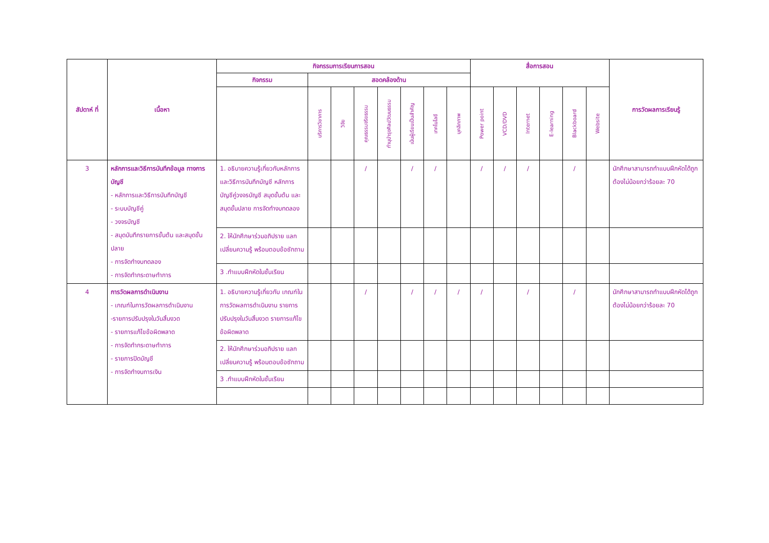| สัปดาห์ ที่ | เนื้อหา | กิจกรรมการเรียนการสอน | | | | | | | | สื่อการสอน | | | | | | การวัดผลการเรียนรู้ |
| --- | --- | --- | --- | --- | --- | --- | --- | --- | --- | --- | --- | --- | --- | --- | --- | --- |
| | | กิจกรรม | สอดคล้องด้าน | | | | | | | | | | | | | |
| | | | บริการวิชาการ | วิจัย | คุณธรรมจริยธรรม | ทำนุบำรุงศิลปวัฒนธรรม | เน้นผู้เรียนเป็นสำคัญ | เทคโนโลยี | บุคลิกภาพ | Power point | VCD/DVD | Internet | E-learning | Blackboard | Website | |
| 3 | หลักการและวิธีการบันทึกข้อมูล ทางการบัญชี - หลักการและวิธีการบันทึกบัญชี - ระบบบัญชีคู่ - วงจรบัญชี - สมุดบันทึกรายการขั้นต้น และสมุดขั้นปลาย - การจัดทำงบทดลอง - การจัดทำกระดาษทำการ | 1. อธิบายความรู้เกี่ยวกับหลักการและวิธีการบันทึกบัญชี หลักการบัญชีคู่วงจรบัญชี สมุดขั้นต้น และสมุดขั้นปลาย การจัดทำงบทดลอง | | | / | | / | / | | / | / | / | | / | | นักศึกษาสามารถทำแบบฝึกหัดได้ถูกต้องไม่น้อยกว่าร้อยละ 70 |
| | | 2. ให้นักศึกษาร่วมอภิปราย แลกเปลี่ยนความรู้ พร้อมตอบข้อซักถาม | | | | | | | | | | | | | | |
| | | 3 .ทำแบบฝึกหัดในชั้นเรียน | | | | | | | | | | | | | | |
| 4 | การวัดผลการดำเนินงาน - เกณฑ์ในการวัดผลการดำเนินงาน -รายการปรับปรุงในวันสิ้นงวด - รายการแก้ไขข้อผิดพลาด - การจัดทำกระดาษทำการ - รายการปิดบัญชี - การจัดทำงบการเงิน | 1. อธิบายความรู้เกี่ยวกับ เกณฑ์ในการวัดผลการดำเนินงาน รายการปรับปรุงในวันสิ้นงวด รายการแก้ไขข้อผิดพลาด | | | / | | / | / | / | / | | / | | / | | นักศึกษาสามารถทำแบบฝึกหัดได้ถูกต้องไม่น้อยกว่าร้อยละ 70 |
| | | 2. ให้นักศึกษาร่วมอภิปราย แลกเปลี่ยนความรู้ พร้อมตอบข้อซักถาม | | | | | | | | | | | | | | |
| | | 3 .ทำแบบฝึกหัดในชั้นเรียน | | | | | | | | | | | | | | |